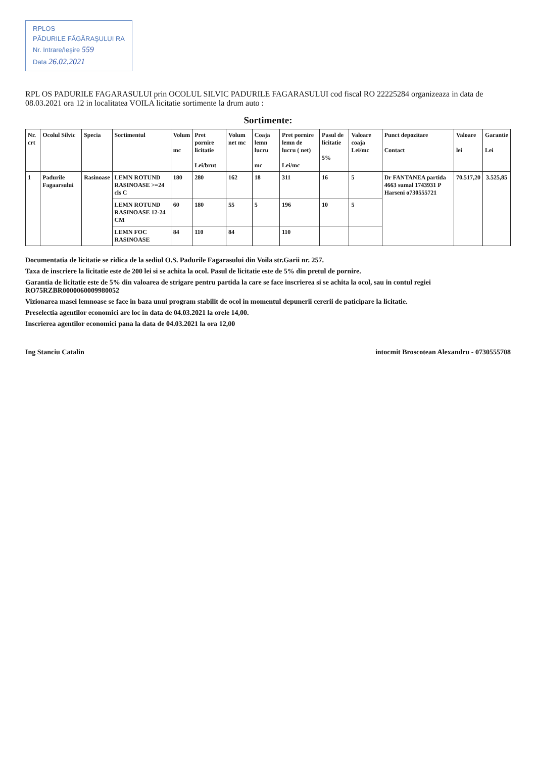RPLOS
PĂDURILE FĂGĂRAŞULUI RA
Nr. Intrare/Ieşire 559
Data 26.02.2021
RPL OS PADURILE FAGARASULUI prin OCOLUL SILVIC PADURILE FAGARASULUI cod fiscal RO 22225284 organizeaza in data de 08.03.2021 ora 12 in localitatea VOILA licitatie sortimente la drum auto :
Sortimente:
| Nr. crt | Ocolul Silvic | Specia | Sortimentul | Volum mc | Pret pornire licitatie Lei/brut | Volum net mc | Coaja lemn lucru mc | Pret pornire lemn de lucru ( net) Lei/mc | Pasul de licitatie 5% | Valoare coaja Lei/mc | Punct depozitare Contact | Valoare lei | Garantie Lei |
| --- | --- | --- | --- | --- | --- | --- | --- | --- | --- | --- | --- | --- | --- |
| 1 | Padurile Fagaarsului | Rasinoase | LEMN ROTUND RASINOASE >=24 cls C | 180 | 280 | 162 | 18 | 311 | 16 | 5 | Dr FANTANEA partida 4663 sumal 1743931 P Harseni o730555721 | 70.517,20 | 3.525,85 |
| | | | LEMN ROTUND RASINOASE 12-24 CM | 60 | 180 | 55 | 5 | 196 | 10 | 5 | | | |
| | | | LEMN FOC RASINOASE | 84 | 110 | 84 | | 110 | | | | | |
Documentatia de licitatie se ridica de la sediul O.S. Padurile Fagarasului din Voila str.Garii nr. 257.
Taxa de inscriere la licitatie este de 200 lei si se achita la ocol. Pasul de licitatie este de 5% din pretul de pornire.
Garantia de licitatie este de 5% din valoarea de strigare pentru partida la care se face inscrierea si se achita la ocol, sau in contul regiei RO75RZBR0000060009980052
Vizionarea masei lemnoase se face in baza unui program stabilit de ocol in momentul depunerii cererii de paticipare la licitatie.
Preselectia agentilor economici are loc in data de 04.03.2021 la orele 14,00.
Inscrierea agentilor economici pana la data de 04.03.2021 la ora 12,00
Ing Stanciu Catalin intocmit Broscotean Alexandru - 0730555708